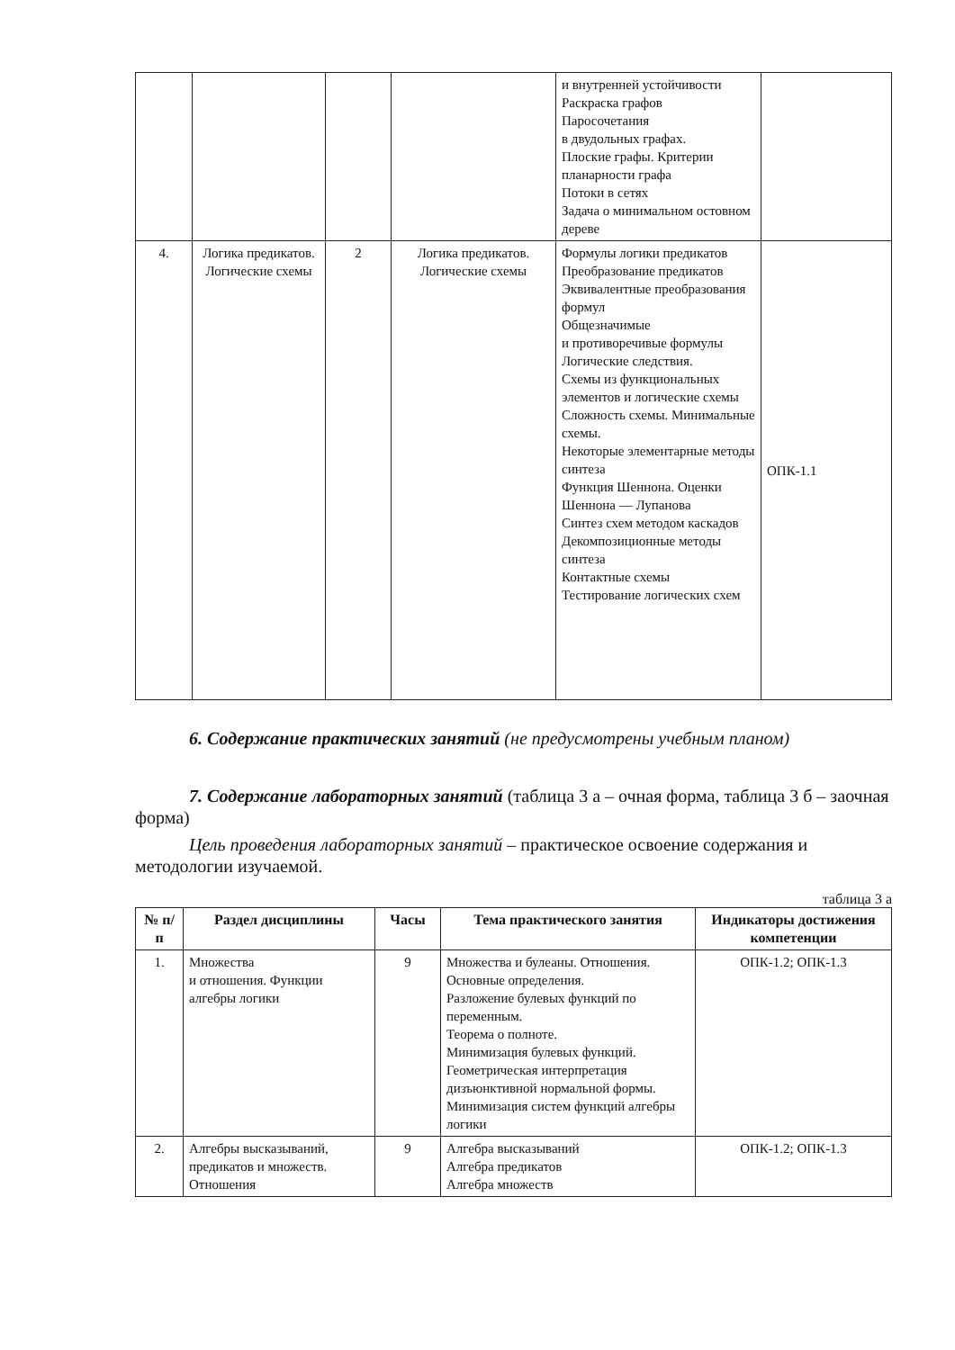| | | | | и внутренней устойчивости Раскраска графов Паросочетания в двудольных графах. Плоские графы. Критерии планарности графа Потоки в сетях Задача о минимальном остовном дереве | |
| 4. | Логика предикатов. Логические схемы | 2 | Логика предикатов. Логические схемы | Формулы логики предикатов Преобразование предикатов Эквивалентные преобразования формул Общезначимые и противоречивые формулы Логические следствия. Схемы из функциональных элементов и логические схемы Сложность схемы. Минимальные схемы. Некоторые элементарные методы синтеза Функция Шеннона. Оценки Шеннона — Лупанова Синтез схем методом каскадов Декомпозиционные методы синтеза Контактные схемы Тестирование логических схем | ОПК-1.1 |
6. Содержание практических занятий (не предусмотрены учебным планом)
7. Содержание лабораторных занятий (таблица 3 а – очная форма, таблица 3 б – заочная форма)
Цель проведения лабораторных занятий – практическое освоение содержания и методологии изучаемой.
таблица 3 а
| № п/п | Раздел дисциплины | Часы | Тема практического занятия | Индикаторы достижения компетенции |
| --- | --- | --- | --- | --- |
| 1. | Множества и отношения. Функции алгебры логики | 9 | Множества и булеаны. Отношения. Основные определения. Разложение булевых функций по переменным. Теорема о полноте. Минимизация булевых функций. Геометрическая интерпретация дизъюнктивной нормальной формы. Минимизация систем функций алгебры логики | ОПК-1.2; ОПК-1.3 |
| 2. | Алгебры высказываний, предикатов и множеств. Отношения | 9 | Алгебра высказываний Алгебра предикатов Алгебра множеств | ОПК-1.2; ОПК-1.3 |